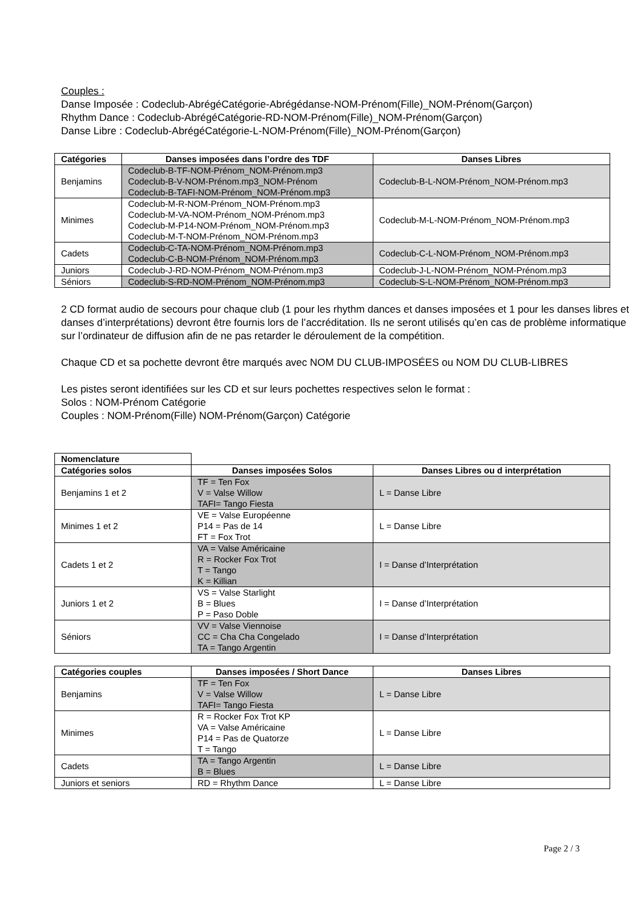Couples :
Danse Imposée : Codeclub-AbrégéCatégorie-Abrégédanse-NOM-Prénom(Fille)_NOM-Prénom(Garçon)
Rhythm Dance : Codeclub-AbrégéCatégorie-RD-NOM-Prénom(Fille)_NOM-Prénom(Garçon)
Danse Libre : Codeclub-AbrégéCatégorie-L-NOM-Prénom(Fille)_NOM-Prénom(Garçon)
| Catégories | Danses imposées dans l’ordre des TDF | Danses Libres |
| --- | --- | --- |
| Benjamins | Codeclub-B-TF-NOM-Prénom_NOM-Prénom.mp3 Codeclub-B-V-NOM-Prénom.mp3_NOM-Prénom Codeclub-B-TAFI-NOM-Prénom_NOM-Prénom.mp3 | Codeclub-B-L-NOM-Prénom_NOM-Prénom.mp3 |
| Minimes | Codeclub-M-R-NOM-Prénom_NOM-Prénom.mp3 Codeclub-M-VA-NOM-Prénom_NOM-Prénom.mp3 Codeclub-M-P14-NOM-Prénom_NOM-Prénom.mp3 Codeclub-M-T-NOM-Prénom_NOM-Prénom.mp3 | Codeclub-M-L-NOM-Prénom_NOM-Prénom.mp3 |
| Cadets | Codeclub-C-TA-NOM-Prénom_NOM-Prénom.mp3 Codeclub-C-B-NOM-Prénom_NOM-Prénom.mp3 | Codeclub-C-L-NOM-Prénom_NOM-Prénom.mp3 |
| Juniors | Codeclub-J-RD-NOM-Prénom_NOM-Prénom.mp3 | Codeclub-J-L-NOM-Prénom_NOM-Prénom.mp3 |
| Séniors | Codeclub-S-RD-NOM-Prénom_NOM-Prénom.mp3 | Codeclub-S-L-NOM-Prénom_NOM-Prénom.mp3 |
2 CD format audio de secours pour chaque club (1 pour les rhythm dances et danses imposées et 1 pour les danses libres et danses d’interprétations) devront être fournis lors de l’accréditation. Ils ne seront utilisés qu’en cas de problème informatique sur l’ordinateur de diffusion afin de ne pas retarder le déroulement de la compétition.
Chaque CD et sa pochette devront être marqués avec NOM DU CLUB-IMPOSÉES ou NOM DU CLUB-LIBRES
Les pistes seront identifiées sur les CD et sur leurs pochettes respectives selon le format :
Solos : NOM-Prénom Catégorie
Couples : NOM-Prénom(Fille) NOM-Prénom(Garçon) Catégorie
| Nomenclature | | |
| Catégories solos | Danses imposées Solos | Danses Libres ou d interprétation |
| Benjamins 1 et 2 | TF = Ten Fox V = Valse Willow TAFI= Tango Fiesta | L = Danse Libre |
| Minimes 1 et 2 | VE = Valse Européenne P14 = Pas de 14 FT = Fox Trot | L = Danse Libre |
| Cadets 1 et 2 | VA = Valse Américaine R = Rocker Fox Trot T = Tango K = Killian | I = Danse d’Interprétation |
| Juniors 1 et 2 | VS = Valse Starlight B = Blues P = Paso Doble | I = Danse d’Interprétation |
| Séniors | VV = Valse Viennoise CC = Cha Cha Congelado TA = Tango Argentin | I = Danse d’Interprétation |
| Catégories couples | Danses imposées / Short Dance | Danses Libres |
| --- | --- | --- |
| Benjamins | TF = Ten Fox V = Valse Willow TAFI= Tango Fiesta | L = Danse Libre |
| Minimes | R = Rocker Fox Trot KP VA = Valse Américaine P14 = Pas de Quatorze T = Tango | L = Danse Libre |
| Cadets | TA = Tango Argentin B = Blues | L = Danse Libre |
| Juniors et seniors | RD = Rhythm Dance | L = Danse Libre |
Page 2 / 3